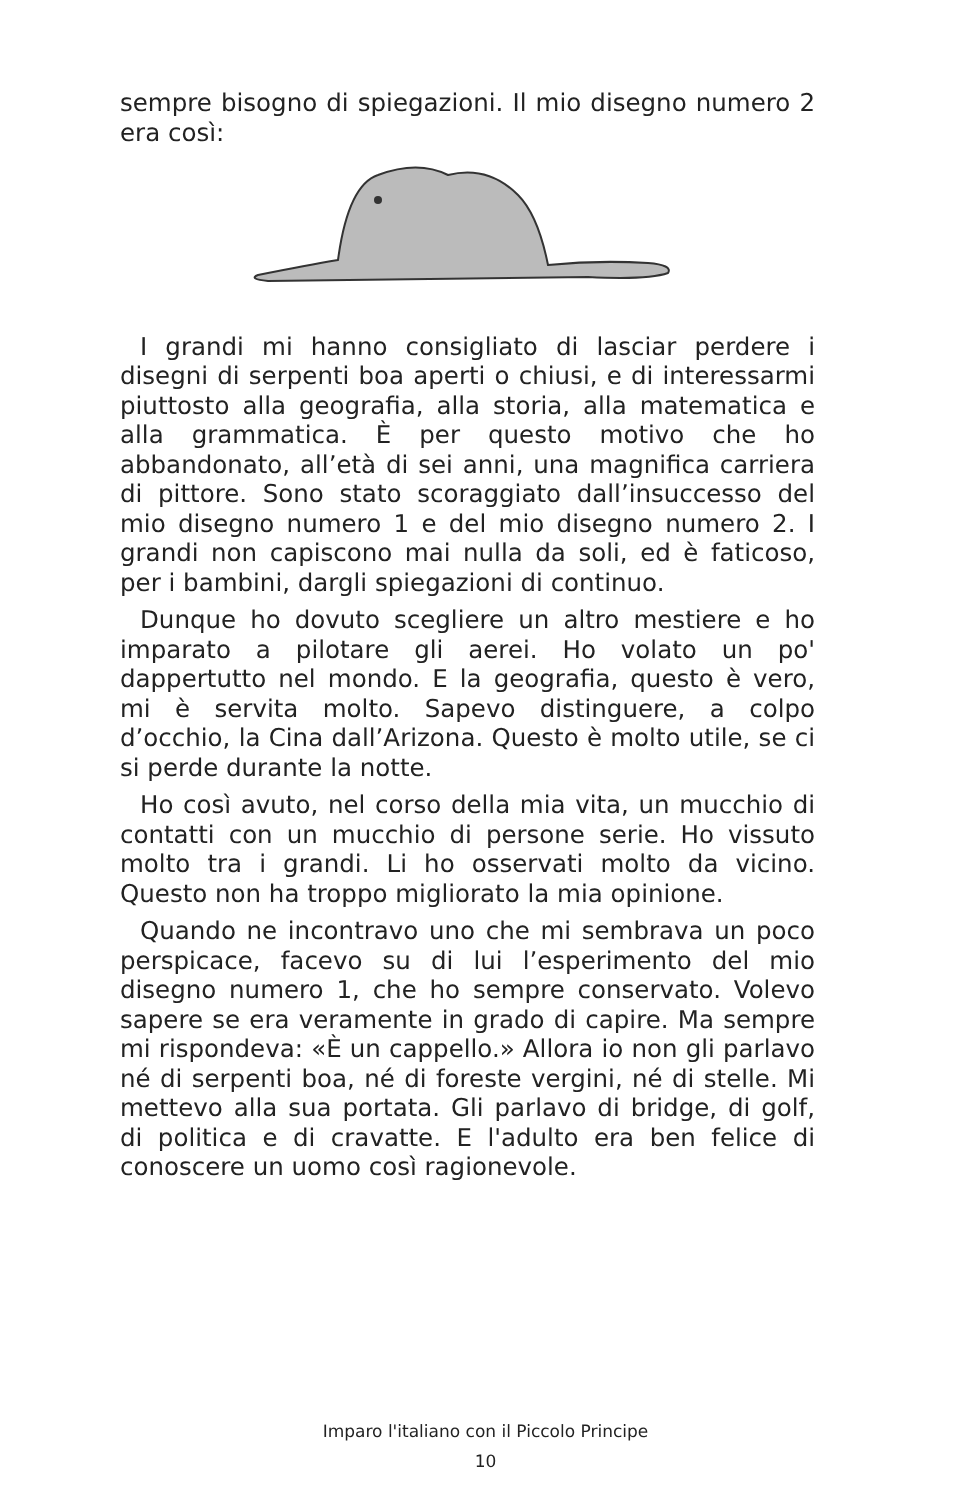sempre bisogno di spiegazioni. Il mio disegno numero 2 era così:
I grandi mi hanno consigliato di lasciar perdere i disegni di serpenti boa aperti o chiusi, e di interessarmi piuttosto alla geografia, alla storia, alla matematica e alla grammatica. È per questo motivo che ho abbandonato, all’età di sei anni, una magnifica carriera di pittore. Sono stato scoraggiato dall’insuccesso del mio disegno numero 1 e del mio disegno numero 2. I grandi non capiscono mai nulla da soli, ed è faticoso, per i bambini, dargli spiegazioni di continuo.
Dunque ho dovuto scegliere un altro mestiere e ho imparato a pilotare gli aerei. Ho volato un po' dappertutto nel mondo. E la geografia, questo è vero, mi è servita molto. Sapevo distinguere, a colpo d’occhio, la Cina dall’Arizona. Questo è molto utile, se ci si perde durante la notte.
Ho così avuto, nel corso della mia vita, un mucchio di contatti con un mucchio di persone serie. Ho vissuto molto tra i grandi. Li ho osservati molto da vicino. Questo non ha troppo migliorato la mia opinione.
Quando ne incontravo uno che mi sembrava un poco perspicace, facevo su di lui l’esperimento del mio disegno numero 1, che ho sempre conservato. Volevo sapere se era veramente in grado di capire. Ma sempre mi rispondeva: «È un cappello.» Allora io non gli parlavo né di serpenti boa, né di foreste vergini, né di stelle. Mi mettevo alla sua portata. Gli parlavo di bridge, di golf, di politica e di cravatte. E l'adulto era ben felice di conoscere un uomo così ragionevole.
Imparo l'italiano con il Piccolo Principe
10